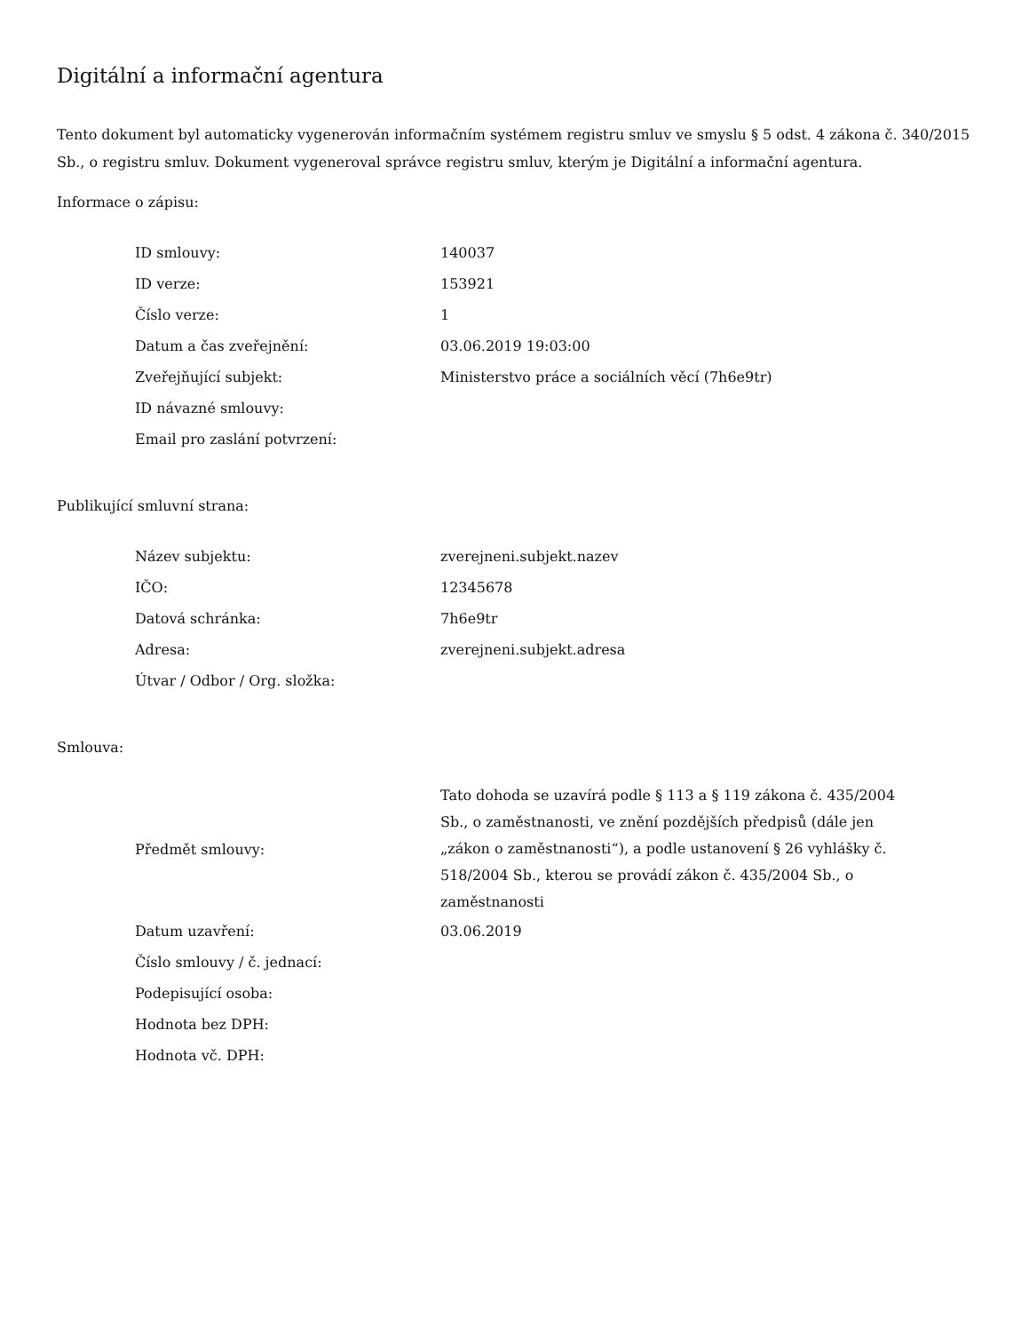Digitální a informační agentura
Tento dokument byl automaticky vygenerován informačním systémem registru smluv ve smyslu § 5 odst. 4 zákona č. 340/2015 Sb., o registru smluv. Dokument vygeneroval správce registru smluv, kterým je Digitální a informační agentura.
Informace o zápisu:
| ID smlouvy: | 140037 |
| ID verze: | 153921 |
| Číslo verze: | 1 |
| Datum a čas zveřejnění: | 03.06.2019 19:03:00 |
| Zveřejňující subjekt: | Ministerstvo práce a sociálních věcí (7h6e9tr) |
| ID návazné smlouvy: | |
| Email pro zaslání potvrzení: | |
Publikující smluvní strana:
| Název subjektu: | zverejneni.subjekt.nazev |
| IČO: | 12345678 |
| Datová schránka: | 7h6e9tr |
| Adresa: | zverejneni.subjekt.adresa |
| Útvar / Odbor / Org. složka: | |
Smlouva:
| Předmět smlouvy: | Tato dohoda se uzavírá podle § 113 a § 119 zákona č. 435/2004 Sb., o zaměstnanosti, ve znění pozdějších předpisů (dále jen „zákon o zaměstnanosti“), a podle ustanovení § 26 vyhlášky č. 518/2004 Sb., kterou se provádí zákon č. 435/2004 Sb., o zaměstnanosti |
| Datum uzavření: | 03.06.2019 |
| Číslo smlouvy / č. jednací: | |
| Podepisující osoba: | |
| Hodnota bez DPH: | |
| Hodnota vč. DPH: | |